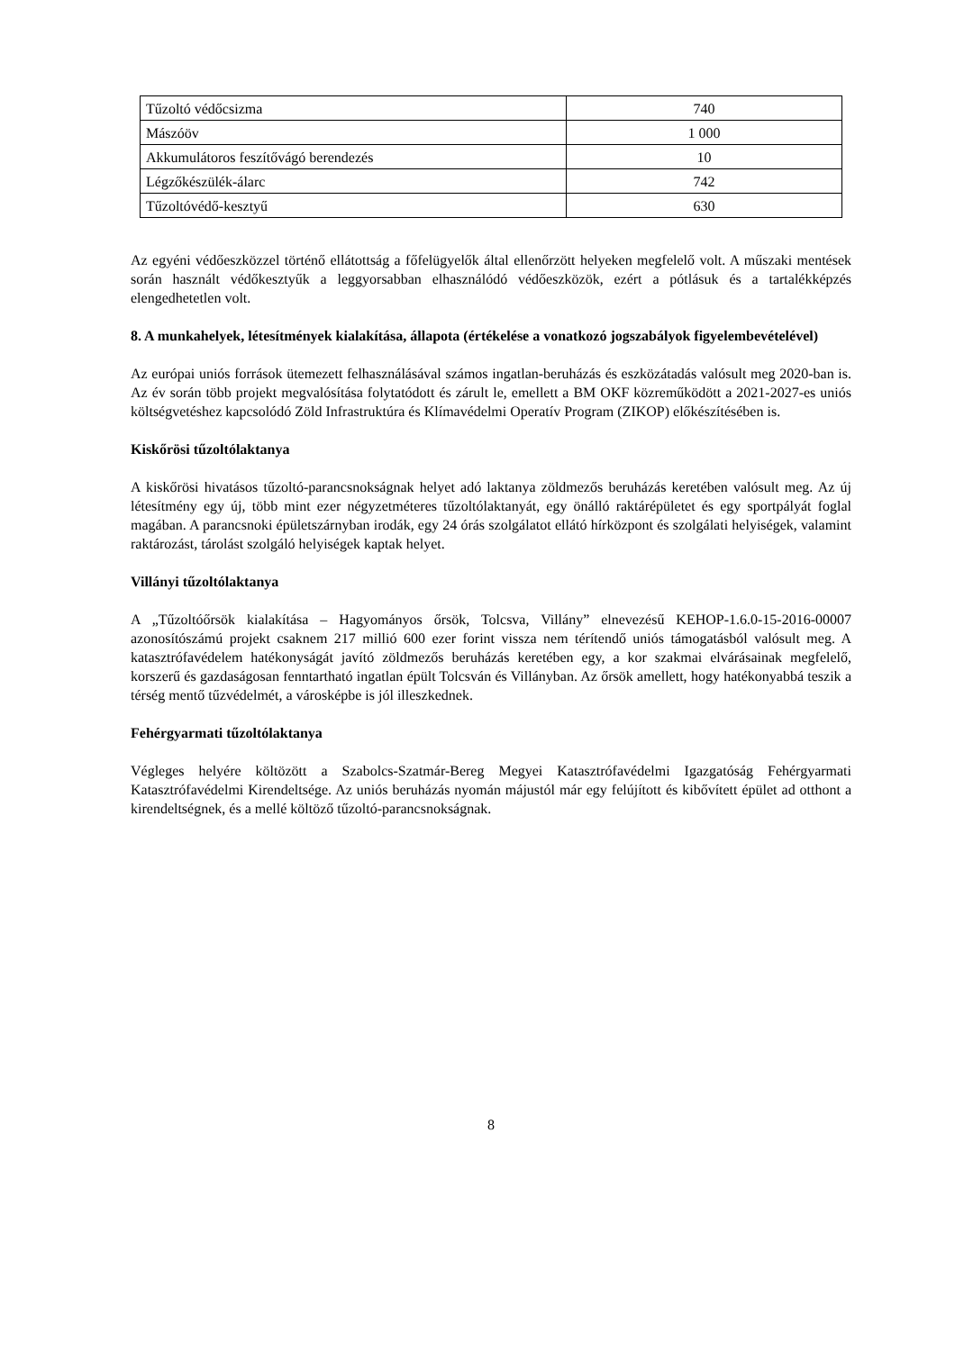| Tűzoltó védőcsizma | 740 |
| Mászóöv | 1 000 |
| Akkumulátoros feszítővágó berendezés | 10 |
| Légzőkészülék-álarc | 742 |
| Tűzoltóvédő-kesztyű | 630 |
Az egyéni védőeszközzel történő ellátottság a főfelügyelők által ellenőrzött helyeken megfelelő volt. A műszaki mentések során használt védőkesztyűk a leggyorsabban elhasználódó védőeszközök, ezért a pótlásuk és a tartalékképzés elengedhetetlen volt.
8. A munkahelyek, létesítmények kialakítása, állapota (értékelése a vonatkozó jogszabályok figyelembevételével)
Az európai uniós források ütemezett felhasználásával számos ingatlan-beruházás és eszközátadás valósult meg 2020-ban is. Az év során több projekt megvalósítása folytatódott és zárult le, emellett a BM OKF közreműködött a 2021-2027-es uniós költségvetéshez kapcsolódó Zöld Infrastruktúra és Klímavédelmi Operatív Program (ZIKOP) előkészítésében is.
Kiskőrösi tűzoltólaktanya
A kiskőrösi hivatásos tűzoltó-parancsnokságnak helyet adó laktanya zöldmezős beruházás keretében valósult meg. Az új létesítmény egy új, több mint ezer négyzetméteres tűzoltólaktanyát, egy önálló raktárépületet és egy sportpályát foglal magában. A parancsnoki épületszárnyban irodák, egy 24 órás szolgálatot ellátó hírközpont és szolgálati helyiségek, valamint raktározást, tárolást szolgáló helyiségek kaptak helyet.
Villányi tűzoltólaktanya
A „Tűzoltóőrsök kialakítása – Hagyományos őrsök, Tolcsva, Villány” elnevezésű KEHOP-1.6.0-15-2016-00007 azonosítószámú projekt csaknem 217 millió 600 ezer forint vissza nem térítendő uniós támogatásból valósult meg. A katasztrófavédelem hatékonyságát javító zöldmezős beruházás keretében egy, a kor szakmai elvárásainak megfelelő, korszerű és gazdaságosan fenntartható ingatlan épült Tolcsván és Villányban. Az őrsök amellett, hogy hatékonyabbá teszik a térség mentő tűzvédelmét, a városképbe is jól illeszkednek.
Fehérgyarmati tűzoltólaktanya
Végleges helyére költözött a Szabolcs-Szatmár-Bereg Megyei Katasztrófavédelmi Igazgatóság Fehérgyarmati Katasztrófavédelmi Kirendeltsége. Az uniós beruházás nyomán májustól már egy felújított és kibővített épület ad otthont a kirendeltségnek, és a mellé költöző tűzoltó-parancsnokságnak.
8